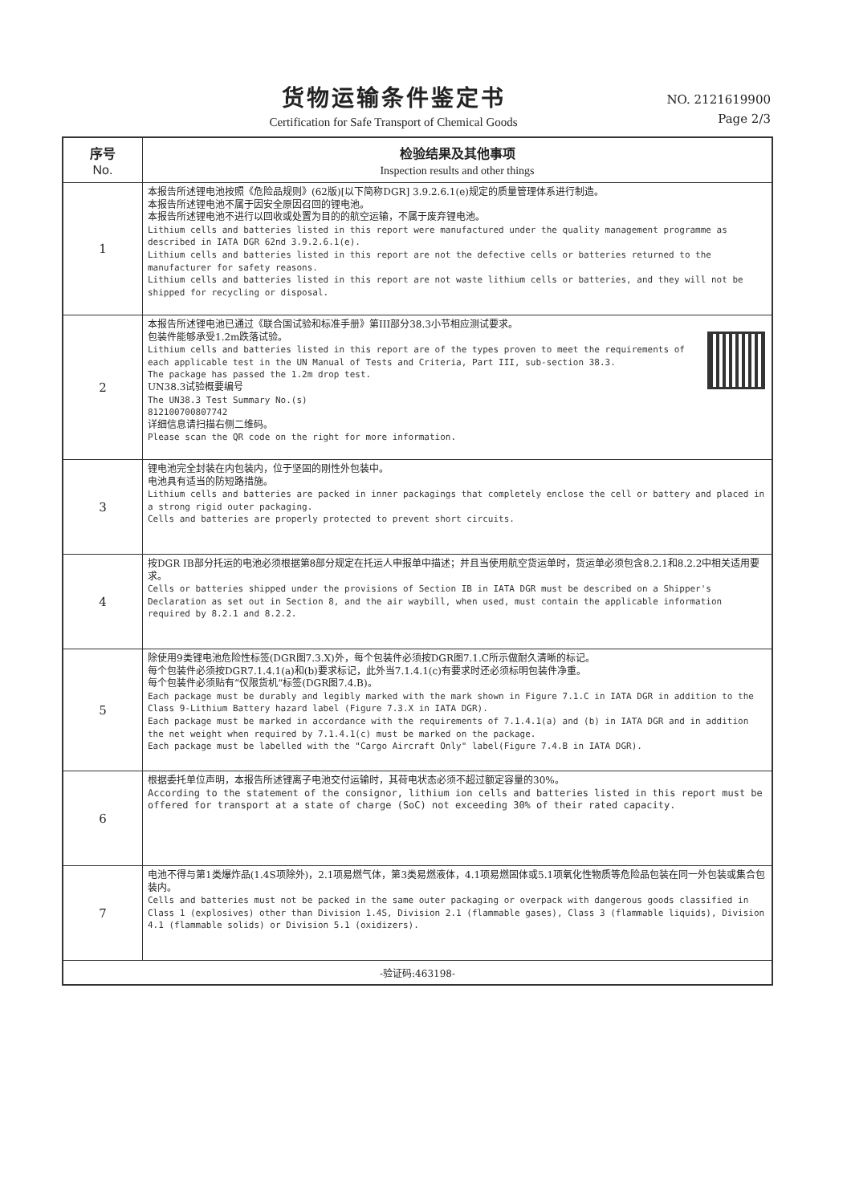货物运输条件鉴定书
Certification for Safe Transport of Chemical Goods
NO. 2121619900
Page 2/3
| 序号 No. | 检验结果及其他事项 Inspection results and other things |
| --- | --- |
| 1 | 本报告所述锂电池按照《危险品规则》(62版)[以下简称DGR] 3.9.2.6.1(e)规定的质量管理体系进行制造。 本报告所述锂电池不属于因安全原因召回的锂电池。 本报告所述锂电池不进行以回收或处置为目的的航空运输，不属于废弃锂电池。 Lithium cells and batteries listed in this report were manufactured under the quality management programme as described in IATA DGR 62nd 3.9.2.6.1(e). Lithium cells and batteries listed in this report are not the defective cells or batteries returned to the manufacturer for safety reasons. Lithium cells and batteries listed in this report are not waste lithium cells or batteries, and they will not be shipped for recycling or disposal. |
| 2 | 本报告所述锂电池已通过《联合国试验和标准手册》第III部分38.3小节相应测试要求。 包装件能够承受1.2m跌落试验。 Lithium cells and batteries listed in this report are of the types proven to meet the requirements of each applicable test in the UN Manual of Tests and Criteria, Part III, sub-section 38.3. The package has passed the 1.2m drop test. UN38.3试验概要编号 The UN38.3 Test Summary No.(s) 812100700807742 详细信息请扫描右侧二维码。 Please scan the QR code on the right for more information. |
| 3 | 锂电池完全封装在内包装内，位于坚固的刚性外包装中。 电池具有适当的防短路措施。 Lithium cells and batteries are packed in inner packagings that completely enclose the cell or battery and placed in a strong rigid outer packaging. Cells and batteries are properly protected to prevent short circuits. |
| 4 | 按DGR IB部分托运的电池必须根据第8部分规定在托运人申报单中描述；并且当使用航空货运单时，货运单必须包含8.2.1和8.2.2中相关适用要求。 Cells or batteries shipped under the provisions of Section IB in IATA DGR must be described on a Shipper's Declaration as set out in Section 8, and the air waybill, when used, must contain the applicable information required by 8.2.1 and 8.2.2. |
| 5 | 除使用9类锂电池危险性标签(DGR图7.3.X)外，每个包装件必须按DGR图7.1.C所示做耐久清晰的标记。 每个包装件必须按DGR7.1.4.1(a)和(b)要求标记，此外当7.1.4.1(c)有要求时还必须标明包装件净重。 每个包装件必须贴有“仅限货机”标签(DGR图7.4.B)。 Each package must be durably and legibly marked with the mark shown in Figure 7.1.C in IATA DGR in addition to the Class 9-Lithium Battery hazard label (Figure 7.3.X in IATA DGR). Each package must be marked in accordance with the requirements of 7.1.4.1(a) and (b) in IATA DGR and in addition the net weight when required by 7.1.4.1(c) must be marked on the package. Each package must be labelled with the "Cargo Aircraft Only" label(Figure 7.4.B in IATA DGR). |
| 6 | 根据委托单位声明，本报告所述锂离子电池交付运输时，其荷电状态必须不超过额定容量的30%。 According to the statement of the consignor, lithium ion cells and batteries listed in this report must be offered for transport at a state of charge (SoC) not exceeding 30% of their rated capacity. |
| 7 | 电池不得与第1类爆炸品(1.4S项除外)，2.1项易燃气体，第3类易燃液体，4.1项易燃固体或5.1项氧化性物质等危险品包装在同一外包装或集合包装内。 Cells and batteries must not be packed in the same outer packaging or overpack with dangerous goods classified in Class 1 (explosives) other than Division 1.4S, Division 2.1 (flammable gases), Class 3 (flammable liquids), Division 4.1 (flammable solids) or Division 5.1 (oxidizers). |
| -验证码:463198- | |